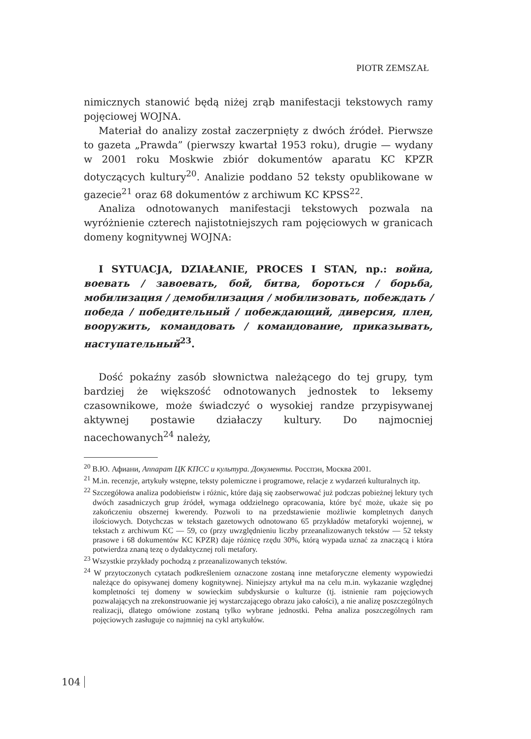PIOTR ZEMSZAŁ
nimicznych stanowić będą niżej zrąb manifestacji tekstowych ramy pojęciowej WOJNA.
Materiał do analizy został zaczerpnięty z dwóch źródeł. Pierwsze to gazeta „Prawda” (pierwszy kwartał 1953 roku), drugie — wydany w 2001 roku Moskwie zbiór dokumentów aparatu KC KPZR dotyczących kultury<sup>20</sup>. Analizie poddano 52 teksty opublikowane w gazecie<sup>21</sup> oraz 68 dokumentów z archiwum KC KPSS<sup>22</sup>.
Analiza odnotowanych manifestacji tekstowych pozwala na wyróżnienie czterech najistotniejszych ram pojęciowych w granicach domeny kognitywnej WOJNA:
I SYTUACJA, DZIAŁANIE, PROCES I STAN, np.: война, воевать / завоевать, бой, битва, бороться / борьба, мобилизация / демобилизация / мобилизовать, побеждать / победа / победительный / побеждающий, диверсия, плен, вооружить, командовать / командование, приказывать, наступательный<sup>23</sup>.
Dość pokaźny zasób słownictwa należącego do tej grupy, tym bardziej że większość odnotowanych jednostek to leksemy czasownikowe, może świadczyć o wysokiej randze przypisywanej aktywnej postawie działaczy kultury. Do najmocniej nacechowanych<sup>24</sup> należy,
<sup>20</sup> В.Ю. Афиани, Аппарат ЦК КПСС и культура. Документы. Росспэн, Москва 2001.
<sup>21</sup> M.in. recenzje, artykuły wstępne, teksty polemiczne i programowe, relacje z wydarzeń kulturalnych itp.
<sup>22</sup> Szczegółowa analiza podobieństw i różnic, które dają się zaobserwować już podczas pobieżnej lektury tych dwóch zasadniczych grup źródeł, wymaga oddzielnego opracowania, które być może, ukaże się po zakończeniu obszernej kwerendy. Pozwoli to na przedstawienie możliwie kompletnych danych ilościowych. Dotychczas w tekstach gazetowych odnotowano 65 przykładów metaforyki wojennej, w tekstach z archiwum KC — 59, co (przy uwzględnieniu liczby przeanalizowanych tekstów — 52 teksty prasowe i 68 dokumentów KC KPZR) daje różnicę rzędu 30%, którą wypada uznać za znaczącą i która potwierdza znaną tezę o dydaktycznej roli metafory.
<sup>23</sup> Wszystkie przykłady pochodzą z przeanalizowanych tekstów.
<sup>24</sup> W przytoczonych cytatach podkreśleniem oznaczone zostaną inne metaforyczne elementy wypowiedzi należące do opisywanej domeny kognitywnej. Niniejszy artykuł ma na celu m.in. wykazanie względnej kompletności tej domeny w sowieckim subdyskursie o kulturze (tj. istnienie ram pojęciowych pozwalających na zrekonstruowanie jej wystarczającego obrazu jako całości), a nie analizę poszczególnych realizacji, dlatego omówione zostaną tylko wybrane jednostki. Pełna analiza poszczególnych ram pojęciowych zasługuje co najmniej na cykl artykułów.
104